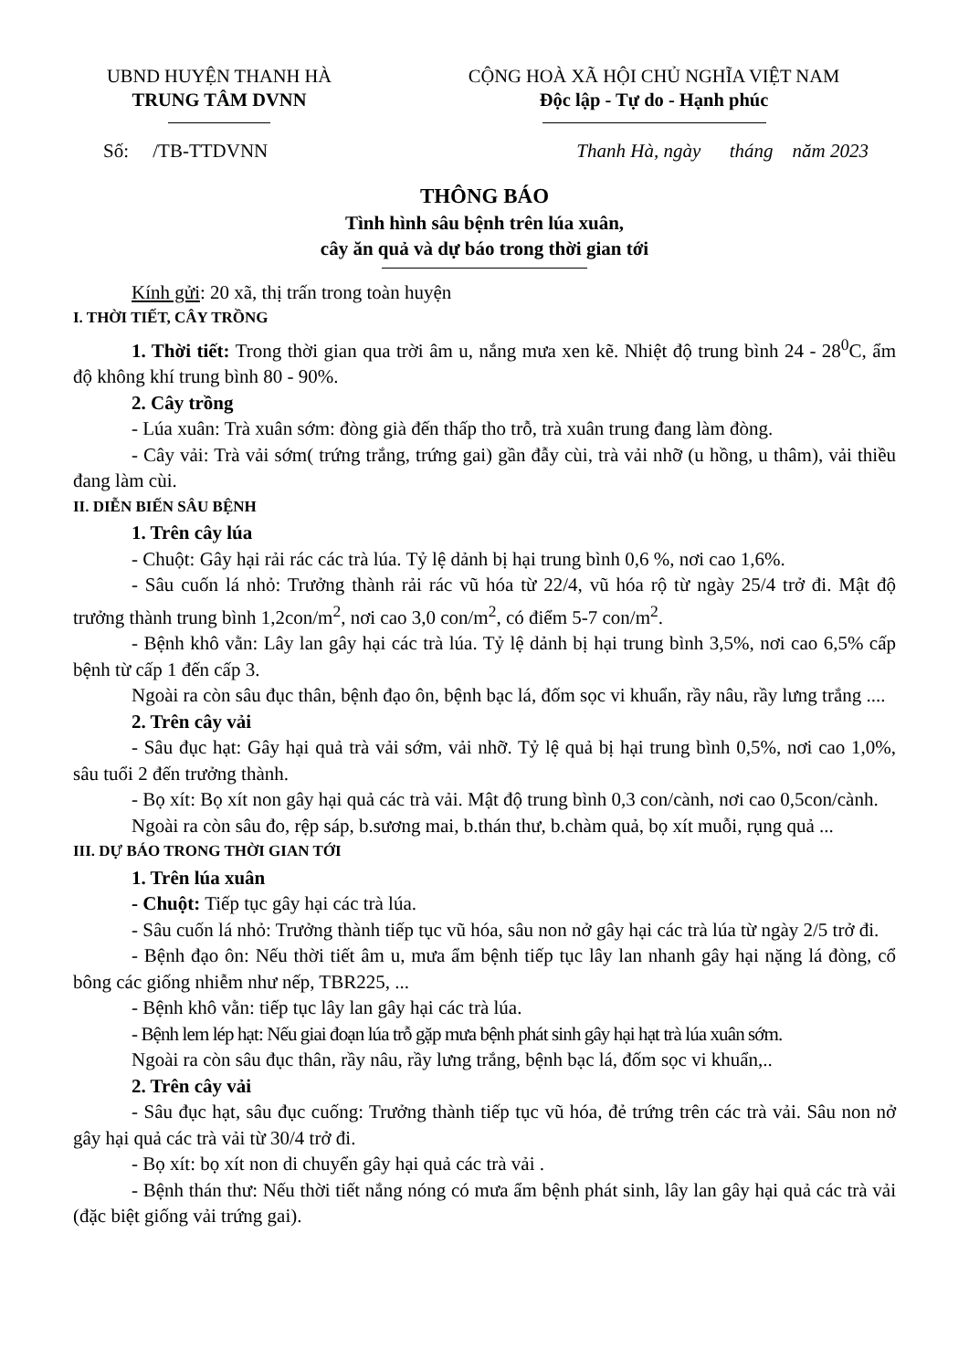UBND HUYỆN THANH HÀ
TRUNG TÂM DVNN
CỘNG HOÀ XÃ HỘI CHỦ NGHĨA VIỆT NAM
Độc lập - Tự do - Hạnh phúc
Số: /TB-TTDVNN Thanh Hà, ngày tháng năm 2023
THÔNG BÁO
Tình hình sâu bệnh trên lúa xuân,
cây ăn quả và dự báo trong thời gian tới
Kính gửi: 20 xã, thị trấn trong toàn huyện
I. THỜI TIẾT, CÂY TRỒNG
1. Thời tiết: Trong thời gian qua trời âm u, nắng mưa xen kẽ. Nhiệt độ trung bình 24 - 28<sup>0</sup>C, ẩm độ không khí trung bình 80 - 90%.
2. Cây trồng
- Lúa xuân: Trà xuân sớm: đòng già đến thấp tho trỗ, trà xuân trung đang làm đòng.
- Cây vải: Trà vải sớm( trứng trắng, trứng gai) gần đẫy cùi, trà vải nhỡ (u hồng, u thâm), vải thiều đang làm cùi.
II. DIỄN BIẾN SÂU BỆNH
1. Trên cây lúa
- Chuột: Gây hại rải rác các trà lúa. Tỷ lệ dảnh bị hại trung bình 0,6 %, nơi cao 1,6%.
- Sâu cuốn lá nhỏ: Trưởng thành rải rác vũ hóa từ 22/4, vũ hóa rộ từ ngày 25/4 trở đi. Mật độ trưởng thành trung bình 1,2con/m<sup>2</sup>, nơi cao 3,0 con/m<sup>2</sup>, có điểm 5-7 con/m<sup>2</sup>.
- Bệnh khô vằn: Lây lan gây hại các trà lúa. Tỷ lệ dảnh bị hại trung bình 3,5%, nơi cao 6,5% cấp bệnh từ cấp 1 đến cấp 3.
Ngoài ra còn sâu đục thân, bệnh đạo ôn, bệnh bạc lá, đốm sọc vi khuẩn, rầy nâu, rầy lưng trắng ....
2. Trên cây vải
- Sâu đục hạt: Gây hại quả trà vải sớm, vải nhỡ. Tỷ lệ quả bị hại trung bình 0,5%, nơi cao 1,0%, sâu tuổi 2 đến trưởng thành.
- Bọ xít: Bọ xít non gây hại quả các trà vải. Mật độ trung bình 0,3 con/cành, nơi cao 0,5con/cành.
Ngoài ra còn sâu đo, rệp sáp, b.sương mai, b.thán thư, b.chàm quả, bọ xít muỗi, rụng quả ...
III. DỰ BÁO TRONG THỜI GIAN TỚI
1. Trên lúa xuân
- Chuột: Tiếp tục gây hại các trà lúa.
- Sâu cuốn lá nhỏ: Trưởng thành tiếp tục vũ hóa, sâu non nở gây hại các trà lúa từ ngày 2/5 trở đi.
- Bệnh đạo ôn: Nếu thời tiết âm u, mưa ẩm bệnh tiếp tục lây lan nhanh gây hại nặng lá đòng, cổ bông các giống nhiễm như nếp, TBR225, ...
- Bệnh khô vằn: tiếp tục lây lan gây hại các trà lúa.
- Bệnh lem lép hạt: Nếu giai đoạn lúa trỗ gặp mưa bệnh phát sinh gây hại hạt trà lúa xuân sớm.
Ngoài ra còn sâu đục thân, rầy nâu, rầy lưng trắng, bệnh bạc lá, đốm sọc vi khuẩn,..
2. Trên cây vải
- Sâu đục hạt, sâu đục cuống: Trưởng thành tiếp tục vũ hóa, đẻ trứng trên các trà vải. Sâu non nở gây hại quả các trà vải từ 30/4 trở đi.
- Bọ xít: bọ xít non di chuyển gây hại quả các trà vải .
- Bệnh thán thư: Nếu thời tiết nắng nóng có mưa ẩm bệnh phát sinh, lây lan gây hại quả các trà vải (đặc biệt giống vải trứng gai).